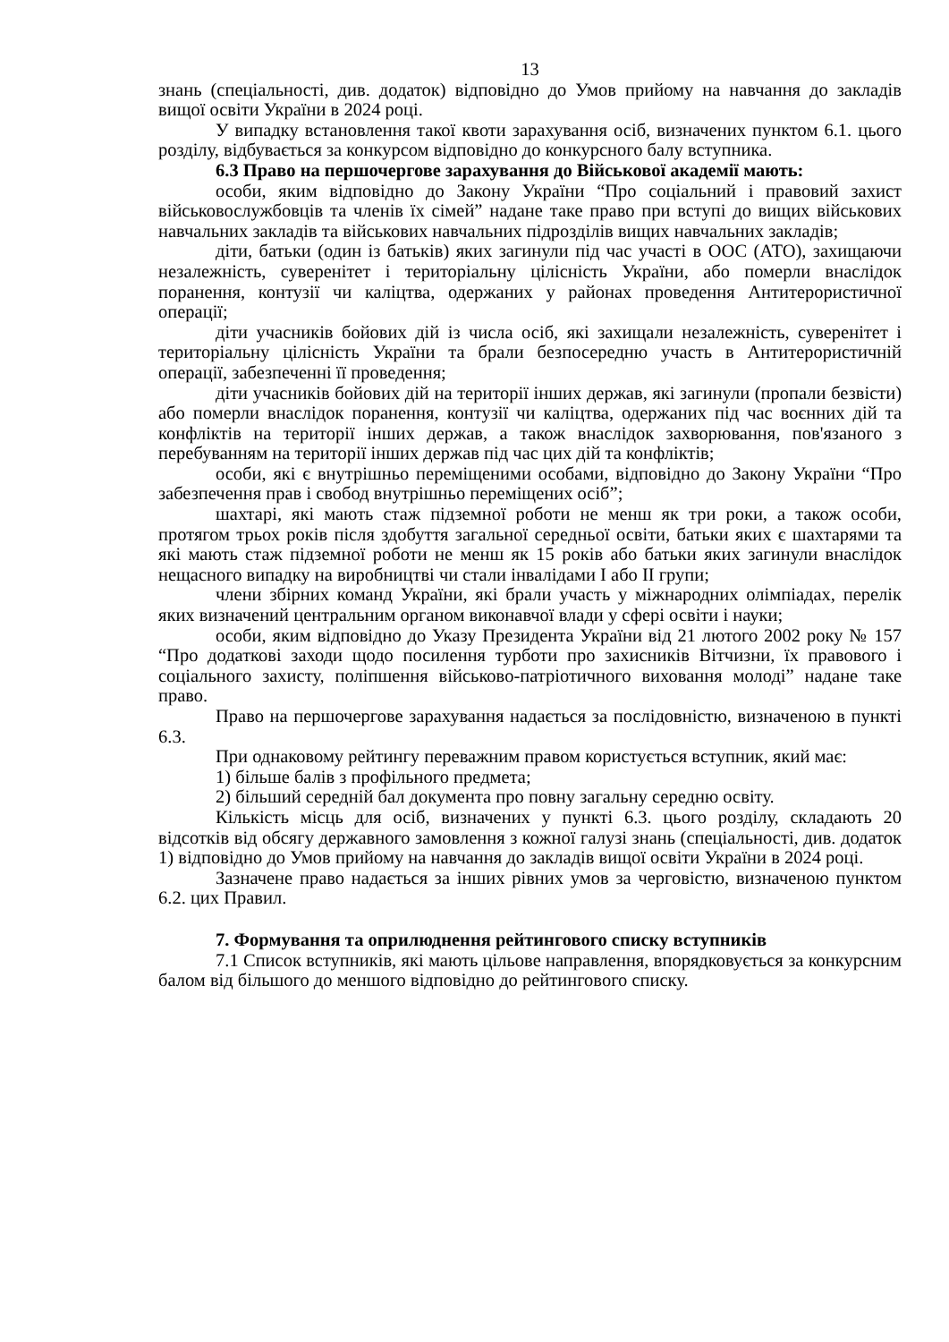13
знань (спеціальності, див. додаток) відповідно до Умов прийому на навчання до закладів вищої освіти України в 2024 році.
У випадку встановлення такої квоти зарахування осіб, визначених пунктом 6.1. цього розділу, відбувається за конкурсом відповідно до конкурсного балу вступника.
6.3 Право на першочергове зарахування до Військової академії мають:
особи, яким відповідно до Закону України “Про соціальний і правовий захист військовослужбовців та членів їх сімей” надане таке право при вступі до вищих військових навчальних закладів та військових навчальних підрозділів вищих навчальних закладів;
діти, батьки (один із батьків) яких загинули під час участі в ООС (АТО), захищаючи незалежність, суверенітет і територіальну цілісність України, або померли внаслідок поранення, контузії чи каліцтва, одержаних у районах проведення Антитерористичної операції;
діти учасників бойових дій із числа осіб, які захищали незалежність, суверенітет і територіальну цілісність України та брали безпосередню участь в Антитерористичній операції, забезпеченні її проведення;
діти учасників бойових дій на території інших держав, які загинули (пропали безвісти) або померли внаслідок поранення, контузії чи каліцтва, одержаних під час воєнних дій та конфліктів на території інших держав, а також внаслідок захворювання, пов'язаного з перебуванням на території інших держав під час цих дій та конфліктів;
особи, які є внутрішньо переміщеними особами, відповідно до Закону України “Про забезпечення прав і свобод внутрішньо переміщених осіб”;
шахтарі, які мають стаж підземної роботи не менш як три роки, а також особи, протягом трьох років після здобуття загальної середньої освіти, батьки яких є шахтарями та які мають стаж підземної роботи не менш як 15 років або батьки яких загинули внаслідок нещасного випадку на виробництві чи стали інвалідами I або II групи;
члени збірних команд України, які брали участь у міжнародних олімпіадах, перелік яких визначений центральним органом виконавчої влади у сфері освіти і науки;
особи, яким відповідно до Указу Президента України від 21 лютого 2002 року № 157 “Про додаткові заходи щодо посилення турботи про захисників Вітчизни, їх правового і соціального захисту, поліпшення військово-патріотичного виховання молоді” надане таке право.
Право на першочергове зарахування надається за послідовністю, визначеною в пункті 6.3.
При однаковому рейтингу переважним правом користується вступник, який має:
1) більше балів з профільного предмета;
2) більший середній бал документа про повну загальну середню освіту.
Кількість місць для осіб, визначених у пункті 6.3. цього розділу, складають 20 відсотків від обсягу державного замовлення з кожної галузі знань (спеціальності, див. додаток 1) відповідно до Умов прийому на навчання до закладів вищої освіти України в 2024 році.
Зазначене право надається за інших рівних умов за черговістю, визначеною пунктом 6.2. цих Правил.
7. Формування та оприлюднення рейтингового списку вступників
7.1 Список вступників, які мають цільове направлення, впорядковується за конкурсним балом від більшого до меншого відповідно до рейтингового списку.